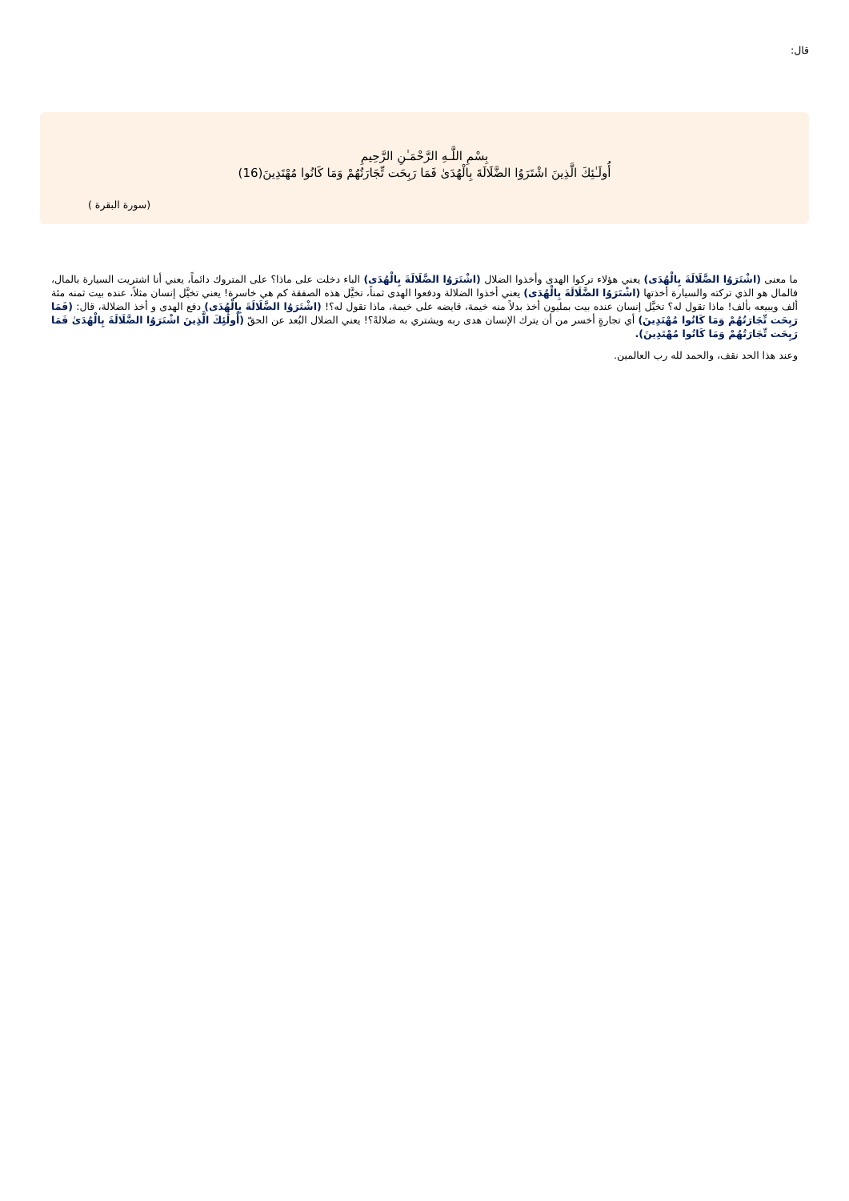قال:
بِسْمِ اللَّـهِ الرَّحْمَـٰنِ الرَّحِيمِ
أُولَـٰئِكَ الَّذِينَ اشْتَرَوُا الضَّلَالَةَ بِالْهُدَىٰ فَمَا رَبِحَت تِّجَارَتُهُمْ وَمَا كَانُوا مُهْتَدِينَ(16)
(سورة البقرة )
ما معنى (اشْتَرَوُا الضَّلَالَةَ بِالْهُدَى) يعني هؤلاء تركوا الهدى وأخذوا الضلال (اشْتَرَوُا الضَّلَالَةَ بِالْهُدَى) الباء دخلت على ماذا؟ على المتروك دائماً، يعني أنا اشتريت السيارة بالمال، فالمال هو الذي تركته والسيارة أخذتها (اشْتَرَوُا الضَّلَالَةَ بِالْهُدَى) يعني أخذوا الضلالة ودفعوا الهدى ثمناً، تخيَّل هذه الصفقة كم هي خاسرة! يعني تخيَّل إنسان مثلاً، عنده بيت ثمنه مئة ألف ويبيعه بألف! ماذا تقول له؟ تخيَّل إنسان عنده بيت بمليون أخذ بدلاً منه خيمة، قايضه على خيمة، ماذا تقول له؟! (اشْتَرَوُا الضَّلَالَةَ بِالْهُدَى) دفع الهدى و أخذ الضلالة، قال: (فَمَا رَبِحَت تِّجَارَتُهُمْ وَمَا كَانُوا مُهْتَدِينَ) أي تجارةٍ أخسر من أن يترك الإنسان هدى ربه ويشتري به ضلالةً؟! يعني الضلال البُعد عن الحقّ (أُولَٰئِكَ الَّذِينَ اشْتَرَوُا الضَّلَالَةَ بِالْهُدَىٰ فَمَا رَبِحَت تِّجَارَتُهُمْ وَمَا كَانُوا مُهْتَدِينَ).
وعند هذا الحد نقف، والحمد لله رب العالمين.